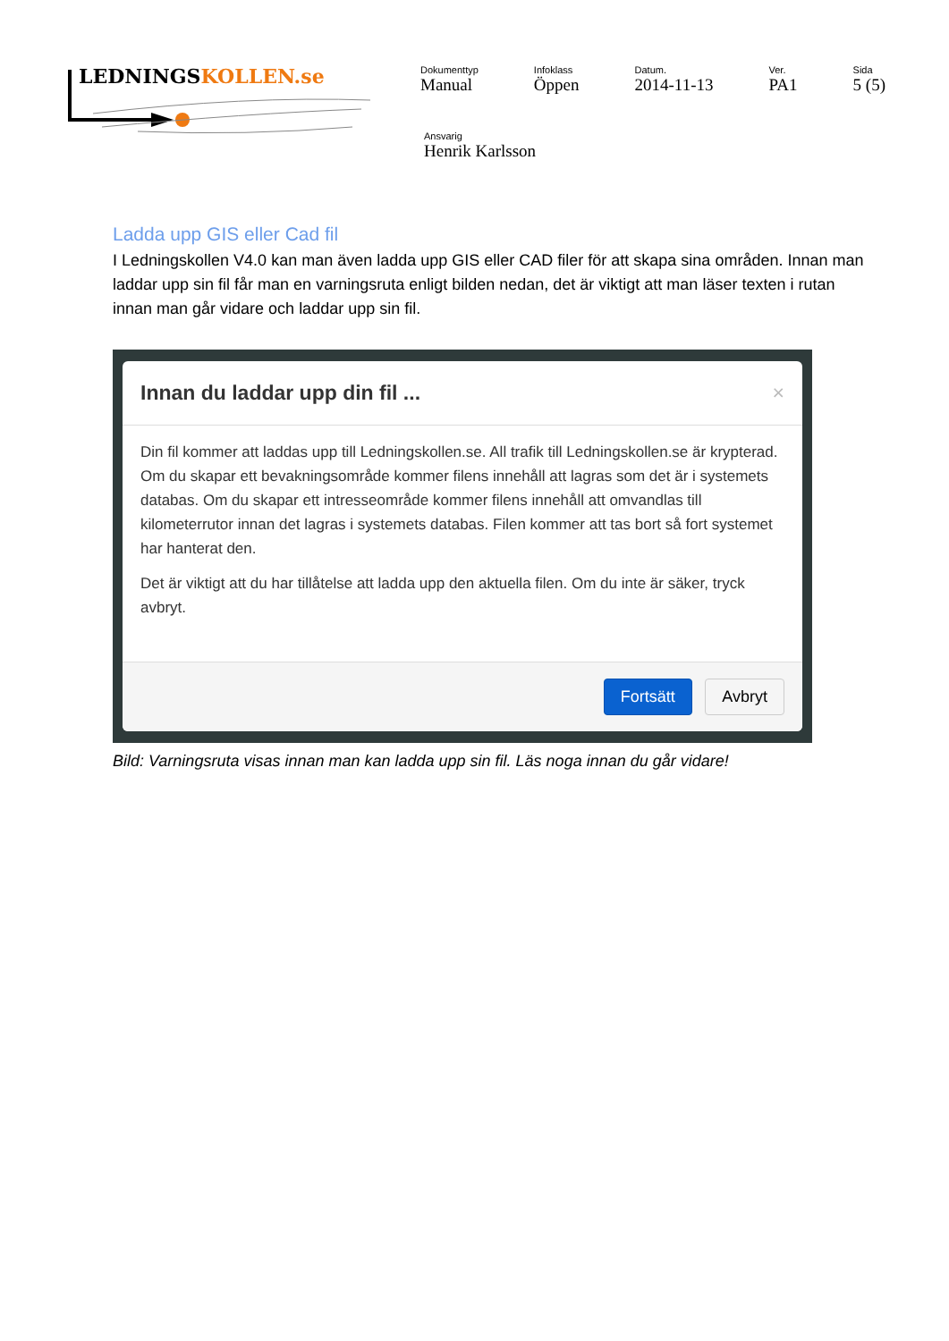LEDNINGSKOLLEN.se
Dokumenttyp
Manual
Infoklass
Öppen
Datum.
2014-11-13
Ver.
PA1
Sida
5 (5)
Ansvarig
Henrik Karlsson
Ladda upp GIS eller Cad fil
I Ledningskollen V4.0 kan man även ladda upp GIS eller CAD filer för att skapa sina områden. Innan man laddar upp sin fil får man en varningsruta enligt bilden nedan, det är viktigt att man läser texten i rutan innan man går vidare och laddar upp sin fil.
Innan du laddar upp din fil ... ×
Din fil kommer att laddas upp till Ledningskollen.se. All trafik till Ledningskollen.se är krypterad. Om du skapar ett bevakningsområde kommer filens innehåll att lagras som det är i systemets databas. Om du skapar ett intresseområde kommer filens innehåll att omvandlas till kilometerrutor innan det lagras i systemets databas. Filen kommer att tas bort så fort systemet har hanterat den.
Det är viktigt att du har tillåtelse att ladda upp den aktuella filen. Om du inte är säker, tryck avbryt.
Fortsätt Avbryt
Bild: Varningsruta visas innan man kan ladda upp sin fil. Läs noga innan du går vidare!